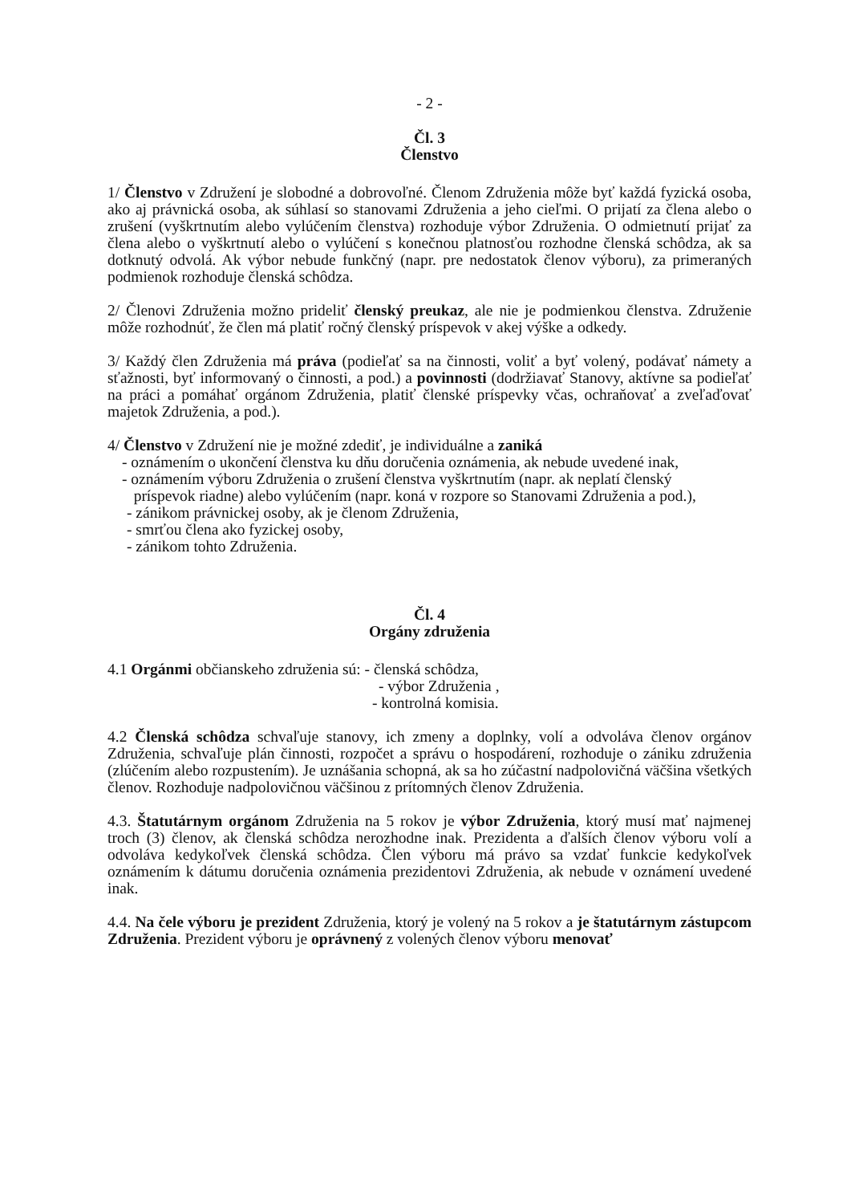- 2 -
Čl. 3
Členstvo
1/ Členstvo v Združení je slobodné a dobrovoľné. Členom Združenia môže byť každá fyzická osoba, ako aj právnická osoba, ak súhlasí so stanovami Združenia a jeho cieľmi. O prijatí za člena alebo o zrušení (vyškrtnutím alebo vylúčením členstva) rozhoduje výbor Združenia. O odmietnutí prijať za člena alebo o vyškrtnutí alebo o vylúčení s konečnou platnosťou rozhodne členská schôdza, ak sa dotknutý odvolá. Ak výbor nebude funkčný (napr. pre nedostatok členov výboru), za primeraných podmienok rozhoduje členská schôdza.
2/ Členovi Združenia možno prideliť členský preukaz, ale nie je podmienkou členstva. Združenie môže rozhodnúť, že člen má platiť ročný členský príspevok v akej výške a odkedy.
3/ Každý člen Združenia má práva (podieľať sa na činnosti, voliť a byť volený, podávať námety a sťažnosti, byť informovaný o činnosti, a pod.) a povinnosti (dodržiavať Stanovy, aktívne sa podieľať na práci a pomáhať orgánom Združenia, platiť členské príspevky včas, ochraňovať a zveľaďovať majetok Združenia, a pod.).
4/ Členstvo v Združení nie je možné zdediť, je individuálne a zaniká
- oznámením o ukončení členstva ku dňu doručenia oznámenia, ak nebude uvedené inak,
- oznámením výboru Združenia o zrušení členstva vyškrtnutím (napr. ak neplatí členský
príspevok riadne) alebo vylúčením (napr. koná v rozpore so Stanovami Združenia a pod.),
- zánikom právnickej osoby, ak je členom Združenia,
- smrťou člena ako fyzickej osoby,
- zánikom tohto Združenia.
Čl. 4
Orgány združenia
4.1 Orgánmi občianskeho združenia sú: - členská schôdza,
- výbor Združenia ,
- kontrolná komisia.
4.2 Členská schôdza schvaľuje stanovy, ich zmeny a doplnky, volí a odvoláva členov orgánov Združenia, schvaľuje plán činnosti, rozpočet a správu o hospodárení, rozhoduje o zániku združenia (zlúčením alebo rozpustením). Je uznášania schopná, ak sa ho zúčastní nadpolovičná väčšina všetkých členov. Rozhoduje nadpolovičnou väčšinou z prítomných členov Združenia.
4.3. Štatutárnym orgánom Združenia na 5 rokov je výbor Združenia, ktorý musí mať najmenej troch (3) členov, ak členská schôdza nerozhodne inak. Prezidenta a ďalších členov výboru volí a odvoláva kedykoľvek členská schôdza. Člen výboru má právo sa vzdať funkcie kedykoľvek oznámením k dátumu doručenia oznámenia prezidentovi Združenia, ak nebude v oznámení uvedené inak.
4.4. Na čele výboru je prezident Združenia, ktorý je volený na 5 rokov a je štatutárnym zástupcom Združenia. Prezident výboru je oprávnený z volených členov výboru menovať